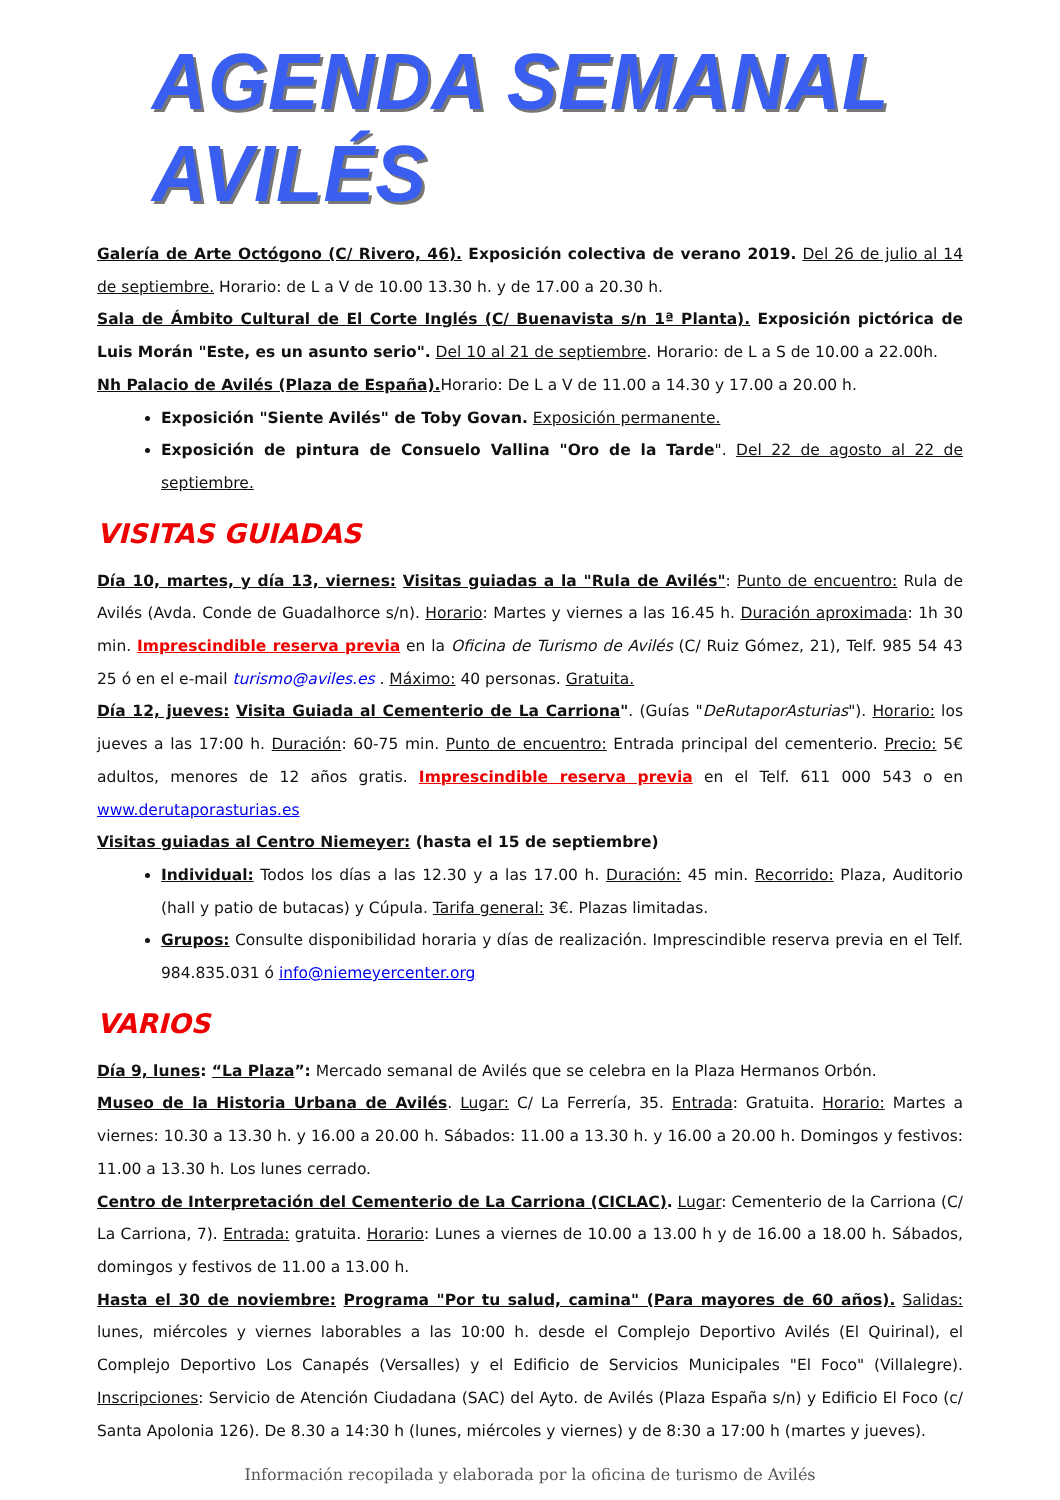AGENDA SEMANAL AVILÉS
Galería de Arte Octógono (C/ Rivero, 46). Exposición colectiva de verano 2019. Del 26 de julio al 14 de septiembre. Horario: de L a V de 10.00 13.30 h. y de 17.00 a 20.30 h.
Sala de Ámbito Cultural de El Corte Inglés (C/ Buenavista s/n 1ª Planta). Exposición pictórica de Luis Morán "Este, es un asunto serio". Del 10 al 21 de septiembre. Horario: de L a S de 10.00 a 22.00h.
Nh Palacio de Avilés (Plaza de España). Horario: De L a V de 11.00 a 14.30 y 17.00 a 20.00 h.
Exposición "Siente Avilés" de Toby Govan. Exposición permanente.
Exposición de pintura de Consuelo Vallina "Oro de la Tarde". Del 22 de agosto al 22 de septiembre.
VISITAS GUIADAS
Día 10, martes, y día 13, viernes: Visitas guiadas a la "Rula de Avilés": Punto de encuentro: Rula de Avilés (Avda. Conde de Guadalhorce s/n). Horario: Martes y viernes a las 16.45 h. Duración aproximada: 1h 30 min. Imprescindible reserva previa en la Oficina de Turismo de Avilés (C/ Ruiz Gómez, 21), Telf. 985 54 43 25 ó en el e-mail turismo@aviles.es . Máximo: 40 personas. Gratuita.
Día 12, jueves: Visita Guiada al Cementerio de La Carriona". (Guías "DeRutaporAsturias"). Horario: los jueves a las 17:00 h. Duración: 60-75 min. Punto de encuentro: Entrada principal del cementerio. Precio: 5€ adultos, menores de 12 años gratis. Imprescindible reserva previa en el Telf. 611 000 543 o en www.derutaporasturias.es
Visitas guiadas al Centro Niemeyer: (hasta el 15 de septiembre)
Individual: Todos los días a las 12.30 y a las 17.00 h. Duración: 45 min. Recorrido: Plaza, Auditorio (hall y patio de butacas) y Cúpula. Tarifa general: 3€. Plazas limitadas.
Grupos: Consulte disponibilidad horaria y días de realización. Imprescindible reserva previa en el Telf. 984.835.031 ó info@niemeyercenter.org
VARIOS
Día 9, lunes: “La Plaza”: Mercado semanal de Avilés que se celebra en la Plaza Hermanos Orbón.
Museo de la Historia Urbana de Avilés. Lugar: C/ La Ferrería, 35. Entrada: Gratuita. Horario: Martes a viernes: 10.30 a 13.30 h. y 16.00 a 20.00 h. Sábados: 11.00 a 13.30 h. y 16.00 a 20.00 h. Domingos y festivos: 11.00 a 13.30 h. Los lunes cerrado.
Centro de Interpretación del Cementerio de La Carriona (CICLAC). Lugar: Cementerio de la Carriona (C/ La Carriona, 7). Entrada: gratuita. Horario: Lunes a viernes de 10.00 a 13.00 h y de 16.00 a 18.00 h. Sábados, domingos y festivos de 11.00 a 13.00 h.
Hasta el 30 de noviembre: Programa "Por tu salud, camina" (Para mayores de 60 años). Salidas: lunes, miércoles y viernes laborables a las 10:00 h. desde el Complejo Deportivo Avilés (El Quirinal), el Complejo Deportivo Los Canapés (Versalles) y el Edificio de Servicios Municipales "El Foco" (Villalegre). Inscripciones: Servicio de Atención Ciudadana (SAC) del Ayto. de Avilés (Plaza España s/n) y Edificio El Foco (c/ Santa Apolonia 126). De 8.30 a 14:30 h (lunes, miércoles y viernes) y de 8:30 a 17:00 h (martes y jueves).
Información recopilada y elaborada por la oficina de turismo de Avilés